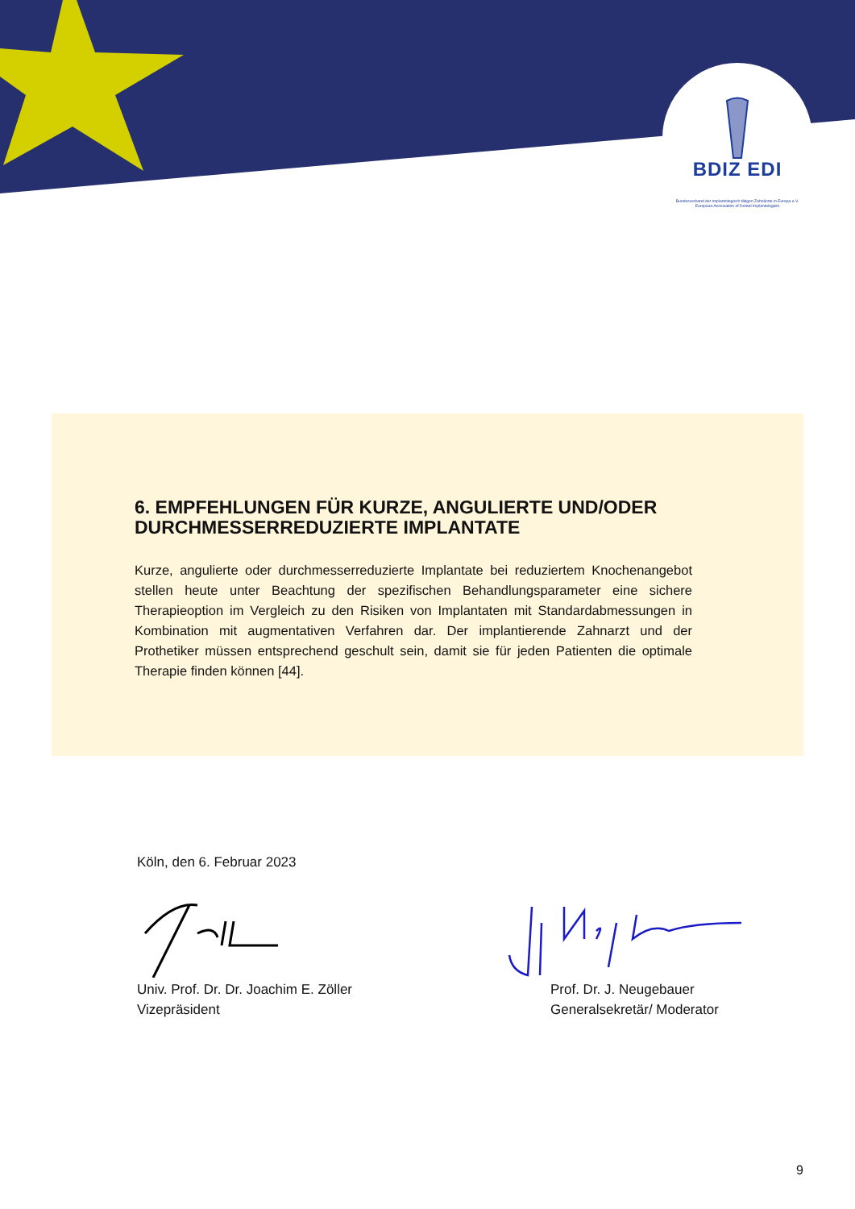BDIZ EDI
Bundesverband der implantologisch tätigen Zahnärzte in Europa e.V.
European Association of Dental Implantologists
6. EMPFEHLUNGEN FÜR KURZE, ANGULIERTE UND/ODER DURCHMESSERREDUZIERTE IMPLANTATE
Kurze, angulierte oder durchmesserreduzierte Implantate bei reduziertem Knochenangebot stellen heute unter Beachtung der spezifischen Behandlungsparameter eine sichere Therapieoption im Vergleich zu den Risiken von Implantaten mit Standardabmessungen in Kombination mit augmentativen Verfahren dar. Der implantierende Zahnarzt und der Prothetiker müssen entsprechend geschult sein, damit sie für jeden Patienten die optimale Therapie finden können [44].
Köln, den 6. Februar 2023
Univ. Prof. Dr. Dr. Joachim E. Zöller
Vizepräsident
Prof. Dr. J. Neugebauer
Generalsekretär/ Moderator
9